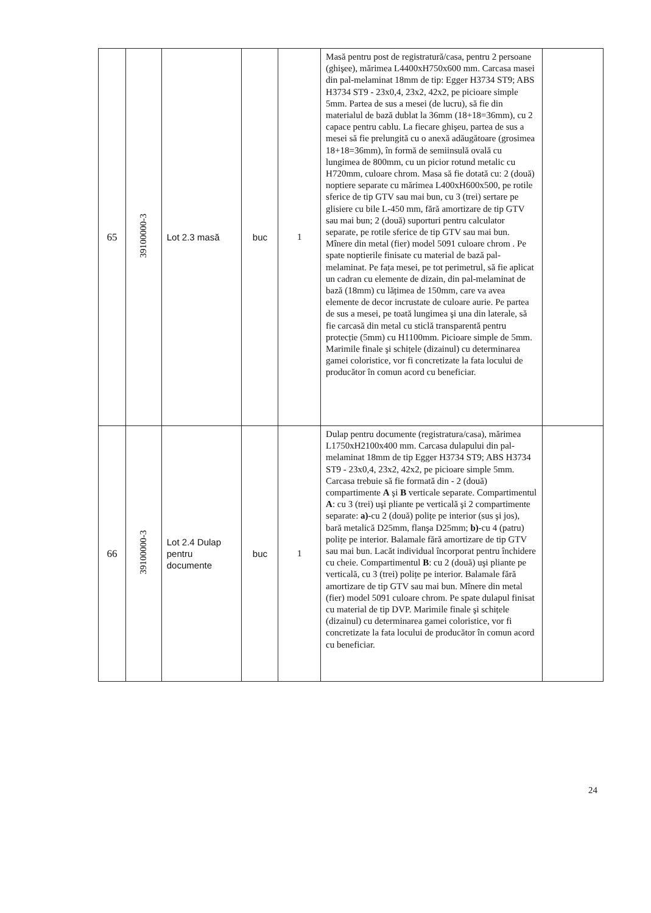| 65 | 39100000-3 | Lot 2.3 masă | buc | 1 | Masă pentru post de registratură/casa, pentru 2 persoane (ghişee), mărimea L4400xH750x600 mm. Carcasa masei din pal-melaminat 18mm de tip: Egger H3734 ST9; ABS H3734 ST9 - 23x0,4, 23x2, 42x2, pe picioare simple 5mm. Partea de sus a mesei (de lucru), să fie din materialul de bază dublat la 36mm (18+18=36mm), cu 2 capace pentru cablu. La fiecare ghişeu, partea de sus a mesei să fie prelungită cu o anexă adăugătoare (grosimea 18+18=36mm), în formă de semiinsulă ovală cu lungimea de 800mm, cu un picior rotund metalic cu H720mm, culoare chrom. Masa să fie dotată cu: 2 (două) noptiere separate cu mărimea L400xH600x500, pe rotile sferice de tip GTV sau mai bun, cu 3 (trei) sertare pe glisiere cu bile L-450 mm, fără amortizare de tip GTV sau mai bun; 2 (două) suporturi pentru calculator separate, pe rotile sferice de tip GTV sau mai bun. Mînere din metal (fier) model 5091 culoare chrom . Pe spate noptierile finisate cu material de bază pal-melaminat. Pe fața mesei, pe tot perimetrul, să fie aplicat un cadran cu elemente de dizain, din pal-melaminat de bază (18mm) cu lățimea de 150mm, care va avea elemente de decor incrustate de culoare aurie. Pe partea de sus a mesei, pe toată lungimea şi una din laterale, să fie carcasă din metal cu sticlă transparentă pentru protecție (5mm) cu H1100mm. Picioare simple de 5mm. Marimile finale şi schițele (dizainul) cu determinarea gamei coloristice, vor fi concretizate la fata locului de producător în comun acord cu beneficiar. | |
| 66 | 39100000-3 | Lot 2.4 Dulap pentru documente | buc | 1 | Dulap pentru documente (registratura/casa), mărimea L1750xH2100x400 mm. Carcasa dulapului din pal-melaminat 18mm de tip Egger H3734 ST9; ABS H3734 ST9 - 23x0,4, 23x2, 42x2, pe picioare simple 5mm. Carcasa trebuie să fie formată din - 2 (două) compartimente A şi B verticale separate. Compartimentul A : cu 3 (trei) uşi pliante pe verticală şi 2 compartimente separate: a) -cu 2 (două) polițe pe interior (sus şi jos), bară metalică D25mm, flanşa D25mm; b) -cu 4 (patru) polițe pe interior. Balamale fără amortizare de tip GTV sau mai bun. Lacăt individual încorporat pentru închidere cu cheie. Compartimentul B : cu 2 (două) uşi pliante pe verticală, cu 3 (trei) polițe pe interior. Balamale fără amortizare de tip GTV sau mai bun. Mînere din metal (fier) model 5091 culoare chrom. Pe spate dulapul finisat cu material de tip DVP. Marimile finale şi schițele (dizainul) cu determinarea gamei coloristice, vor fi concretizate la fata locului de producător în comun acord cu beneficiar. | |
24